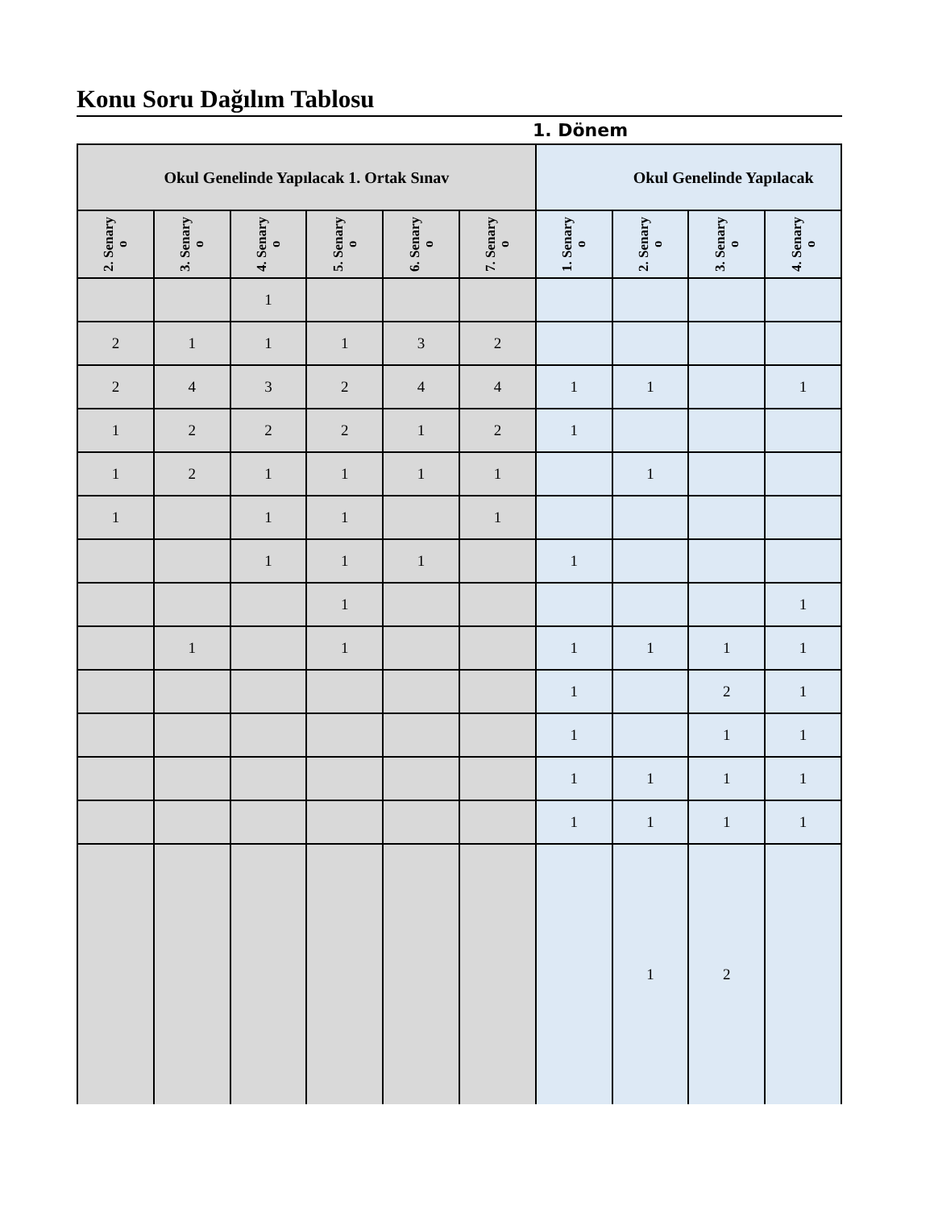Konu Soru Dağılım Tablosu
1. Dönem
| Okul Genelinde Yapılacak 1. Ortak Sınav | | | | | | Okul Genelinde Yapılacak | | | |
| --- | --- | --- | --- | --- | --- | --- | --- | --- | --- |
| 2. Senary o | 3. Senary o | 4. Senary o | 5. Senary o | 6. Senary o | 7. Senary o | 1. Senary o | 2. Senary o | 3. Senary o | 4. Senary o |
| | | 1 | | | | | | | |
| 2 | 1 | 1 | 1 | 3 | 2 | | | | |
| 2 | 4 | 3 | 2 | 4 | 4 | 1 | 1 | | 1 |
| 1 | 2 | 2 | 2 | 1 | 2 | 1 | | | |
| 1 | 2 | 1 | 1 | 1 | 1 | | 1 | | |
| 1 | | 1 | 1 | | 1 | | | | |
| | | 1 | 1 | 1 | | 1 | | | |
| | | | 1 | | | | | | 1 |
| | 1 | | 1 | | | 1 | 1 | 1 | 1 |
| | | | | | | 1 | | 2 | 1 |
| | | | | | | 1 | | 1 | 1 |
| | | | | | | 1 | 1 | 1 | 1 |
| | | | | | | 1 | 1 | 1 | 1 |
| | | | | | | | 1 | 2 | |